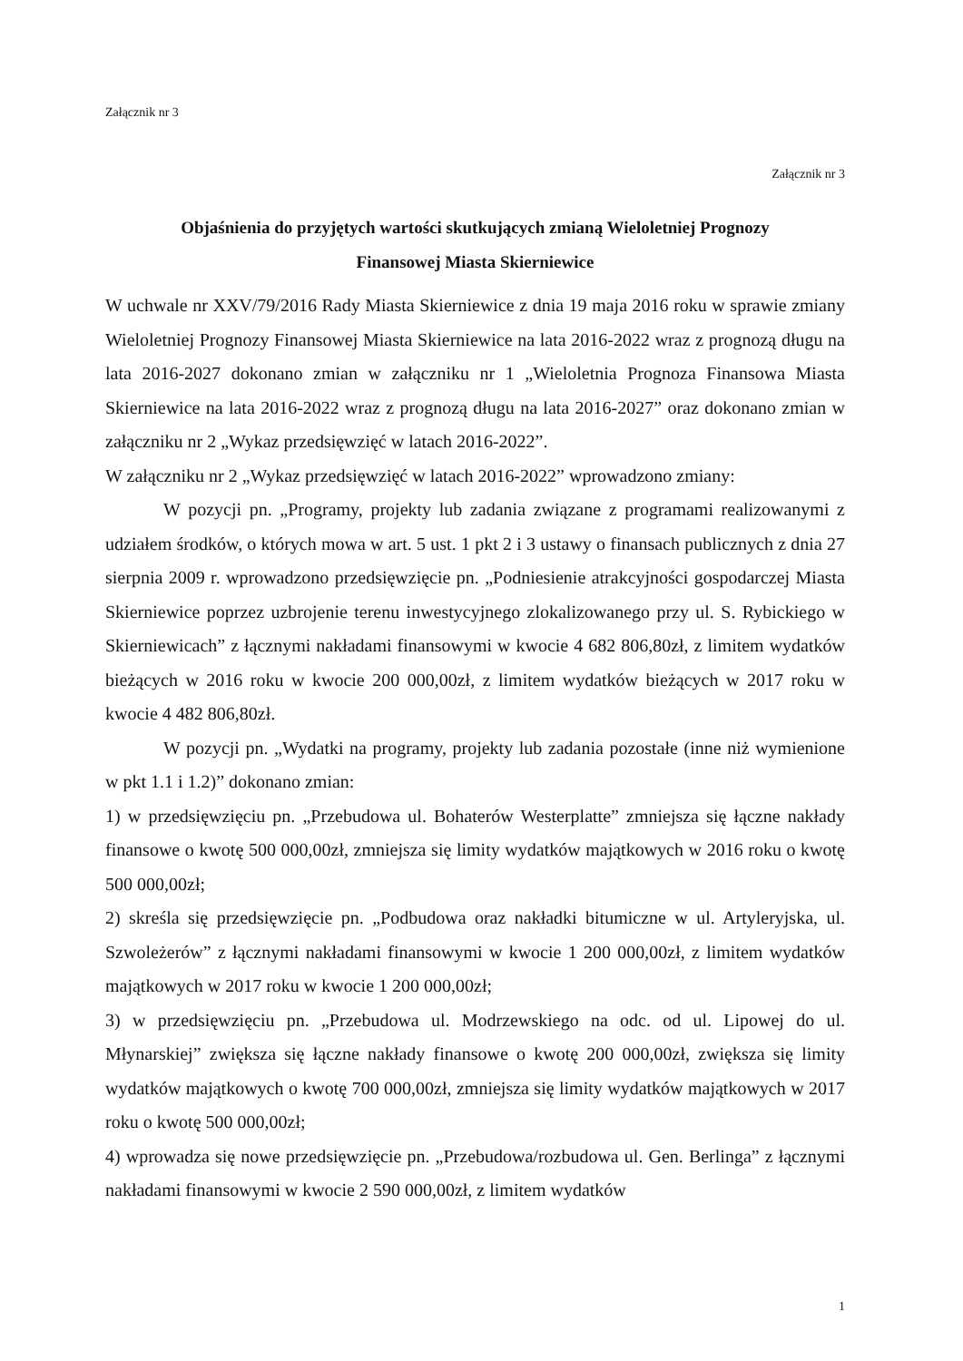Załącznik nr 3
Załącznik nr 3
Objaśnienia do przyjętych wartości skutkujących zmianą Wieloletniej Prognozy
Finansowej Miasta Skierniewice
W uchwale nr XXV/79/2016 Rady Miasta Skierniewice z dnia 19 maja 2016 roku w sprawie zmiany Wieloletniej Prognozy Finansowej Miasta Skierniewice na lata 2016-2022 wraz z prognozą długu na lata 2016-2027 dokonano zmian w załączniku nr 1 „Wieloletnia Prognoza Finansowa Miasta Skierniewice na lata 2016-2022 wraz z prognozą długu na lata 2016-2027” oraz dokonano zmian w załączniku nr 2 „Wykaz przedsięwzięć w latach 2016-2022”.
W załączniku nr 2 „Wykaz przedsięwzięć w latach 2016-2022” wprowadzono zmiany:
W pozycji pn. „Programy, projekty lub zadania związane z programami realizowanymi z udziałem środków, o których mowa w art. 5 ust. 1 pkt 2 i 3 ustawy o finansach publicznych z dnia 27 sierpnia 2009 r. wprowadzono przedsięwzięcie pn. „Podniesienie atrakcyjności gospodarczej Miasta Skierniewice poprzez uzbrojenie terenu inwestycyjnego zlokalizowanego przy ul. S. Rybickiego w Skierniewicach” z łącznymi nakładami finansowymi w kwocie 4 682 806,80zł, z limitem wydatków bieżących w 2016 roku w kwocie 200 000,00zł, z limitem wydatków bieżących w 2017 roku w kwocie 4 482 806,80zł.
W pozycji pn. „Wydatki na programy, projekty lub zadania pozostałe (inne niż wymienione w pkt 1.1 i 1.2)” dokonano zmian:
1) w przedsięwzięciu pn. „Przebudowa ul. Bohaterów Westerplatte” zmniejsza się łączne nakłady finansowe o kwotę 500 000,00zł, zmniejsza się limity wydatków majątkowych w 2016 roku o kwotę 500 000,00zł;
2) skreśla się przedsięwzięcie pn. „Podbudowa oraz nakładki bitumiczne w ul. Artyleryjska, ul. Szwoleżerów” z łącznymi nakładami finansowymi w kwocie 1 200 000,00zł, z limitem wydatków majątkowych w 2017 roku w kwocie 1 200 000,00zł;
3) w przedsięwzięciu pn. „Przebudowa ul. Modrzewskiego na odc. od ul. Lipowej do ul. Młynarskiej” zwiększa się łączne nakłady finansowe o kwotę 200 000,00zł, zwiększa się limity wydatków majątkowych o kwotę 700 000,00zł, zmniejsza się limity wydatków majątkowych w 2017 roku o kwotę 500 000,00zł;
4) wprowadza się nowe przedsięwzięcie pn. „Przebudowa/rozbudowa ul. Gen. Berlinga” z łącznymi nakładami finansowymi w kwocie 2 590 000,00zł, z limitem wydatków
1